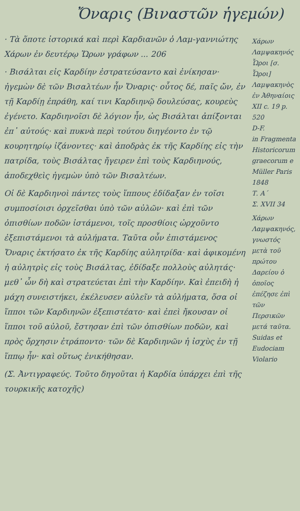Ὄναρις (Βιναστῶν ἡγεμών)
· Τὰ ὅποτε ἱστορικά καὶ περὶ Καρδιανῶν ὁ Λαμ-γαννιώτης Χάρων ἐν δευτέρῳ Ὥρων γράφων ... 206
· Βισάλται εἰς Καρδίην ἐστρατεύσαντο καὶ ἐνίκησαν· ἡγεμὼν δὲ τῶν Βισαλτέων ἦν Ὄναρις· οὗτος δέ, παῖς ὤν, ἐν τῇ Καρδίῃ ἐπράθη, καί τινι Καρδιηνῷ δουλεύσας, κουρεὺς ἐγένετο. Καρδιηνοῖσι δὲ λόγιον ἦν, ὡς Βισάλται ἀπίξονται ἐπ᾽ αὐτούς· καὶ πυκνὰ περὶ τούτου διηγέοντο ἐν τῷ κουρητηρίῳ ἱζάνοντες· καὶ ἀποδρὰς ἐκ τῆς Καρδίης εἰς τὴν πατρίδα, τοὺς Βισάλτας ἤγειρεν ἐπὶ τοὺς Καρδιηνούς, ἀποδεχθεὶς ἡγεμὼν ὑπὸ τῶν Βισαλτέων.
Οἱ δὲ Καρδιηνοὶ πάντες τοὺς ἵππους ἐδίδαξαν ἐν τοῖσι συμποσίοισι ὀρχεῖσθαι ὑπὸ τῶν αὐλῶν· καὶ ἐπὶ τῶν ὀπισθίων ποδῶν ἱστάμενοι, τοῖς προσθίοις ὠρχοῦντο ἐξεπιστάμενοι τὰ αὐλήματα. Ταῦτα οὖν ἐπιστάμενος Ὄναρις ἐκτήσατο ἐκ τῆς Καρδίης αὐλητρίδα· καὶ ἀφικομένη ἡ αὐλητρὶς εἰς τοὺς Βισάλτας, ἐδίδαξε πολλοὺς αὐλητάς· μεθ᾽ ὧν δὴ καὶ στρατεύεται ἐπὶ τὴν Καρδίην. Καὶ ἐπειδὴ ἡ μάχη συνειστήκει, ἐκέλευσεν αὐλεῖν τὰ αὐλήματα, ὅσα οἱ ἵπποι τῶν Καρδιηνῶν ἐξεπιστέατο· καὶ ἐπεὶ ἤκουσαν οἱ ἵπποι τοῦ αὐλοῦ, ἔστησαν ἐπὶ τῶν ὀπισθίων ποδῶν, καὶ πρὸς ὄρχησιν ἐτράποντο· τῶν δὲ Καρδιηνῶν ἡ ἰσχὺς ἐν τῇ ἵππῳ ἦν· καὶ οὕτως ἐνικήθησαν.
(Σ. Ἀντιγραφεύς. Τοῦτο δηγοῦται ἡ Καρδία ὑπάρχει ἐπὶ τῆς τουρκικῆς κατοχῆς)
Χάρων Λαμψακηνός
Ὧροι [σ. Ὧροι]
Λαμψακηνὸς ἐν Ἀθηναίοις
XII c. 19 p. 520
D-F.
in Fragmenta Historicorum graecorum e Müller Paris 1848
Τ. Α´
Σ. XVII 34
Χάρων Λαμψακηνός, γνωστός μετὰ τοῦ πρώτου Δαρείου ὁ ὁποῖος ἐπέζησε ἐπὶ τῶν Περσικῶν μετά ταῦτα.
Suidas et Eudociam Violario